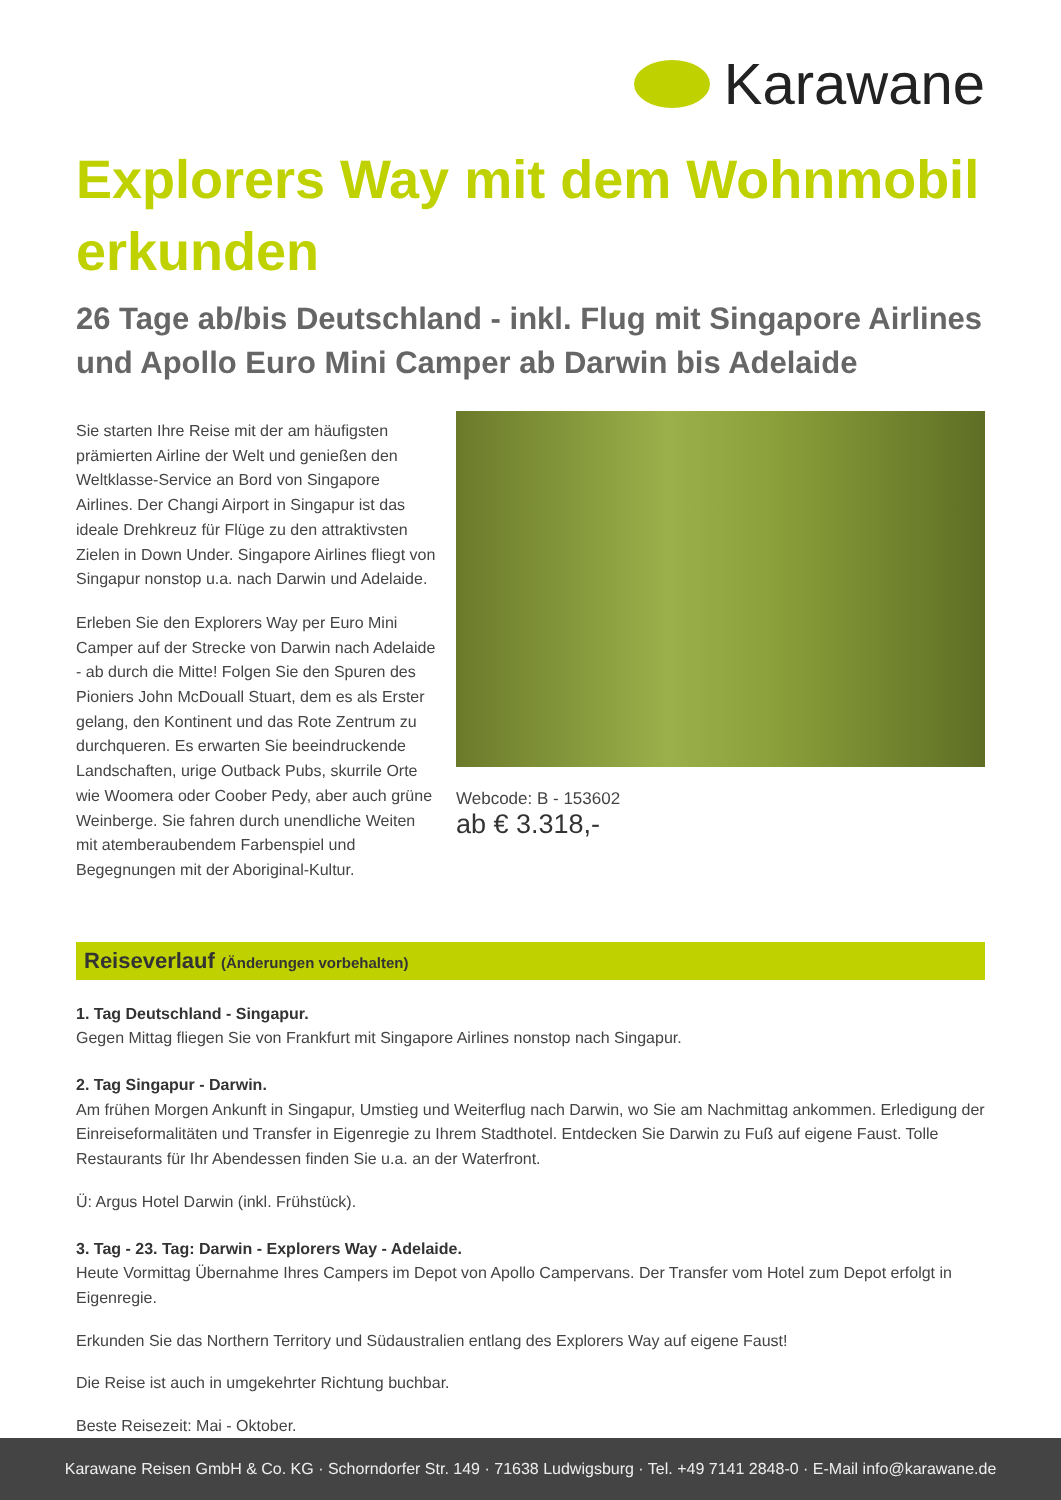Karawane
Explorers Way mit dem Wohnmobil erkunden
26 Tage ab/bis Deutschland - inkl. Flug mit Singapore Airlines und Apollo Euro Mini Camper ab Darwin bis Adelaide
Sie starten Ihre Reise mit der am häufigsten prämierten Airline der Welt und genießen den Weltklasse-Service an Bord von Singapore Airlines. Der Changi Airport in Singapur ist das ideale Drehkreuz für Flüge zu den attraktivsten Zielen in Down Under. Singapore Airlines fliegt von Singapur nonstop u.a. nach Darwin und Adelaide.
Erleben Sie den Explorers Way per Euro Mini Camper auf der Strecke von Darwin nach Adelaide - ab durch die Mitte! Folgen Sie den Spuren des Pioniers John McDouall Stuart, dem es als Erster gelang, den Kontinent und das Rote Zentrum zu durchqueren. Es erwarten Sie beeindruckende Landschaften, urige Outback Pubs, skurrile Orte wie Woomera oder Coober Pedy, aber auch grüne Weinberge. Sie fahren durch unendliche Weiten mit atemberaubendem Farbenspiel und Begegnungen mit der Aboriginal-Kultur.
Webcode: B - 153602
ab € 3.318,-
Reiseverlauf (Änderungen vorbehalten)
1. Tag Deutschland - Singapur.
Gegen Mittag fliegen Sie von Frankfurt mit Singapore Airlines nonstop nach Singapur.
2. Tag Singapur - Darwin.
Am frühen Morgen Ankunft in Singapur, Umstieg und Weiterflug nach Darwin, wo Sie am Nachmittag ankommen. Erledigung der Einreiseformalitäten und Transfer in Eigenregie zu Ihrem Stadthotel. Entdecken Sie Darwin zu Fuß auf eigene Faust. Tolle Restaurants für Ihr Abendessen finden Sie u.a. an der Waterfront.
Ü: Argus Hotel Darwin (inkl. Frühstück).
3. Tag - 23. Tag: Darwin - Explorers Way - Adelaide.
Heute Vormittag Übernahme Ihres Campers im Depot von Apollo Campervans. Der Transfer vom Hotel zum Depot erfolgt in Eigenregie.
Erkunden Sie das Northern Territory und Südaustralien entlang des Explorers Way auf eigene Faust!
Die Reise ist auch in umgekehrter Richtung buchbar.
Beste Reisezeit: Mai - Oktober.
Karawane Reisen GmbH & Co. KG · Schorndorfer Str. 149 · 71638 Ludwigsburg · Tel. +49 7141 2848-0 · E-Mail info@karawane.de